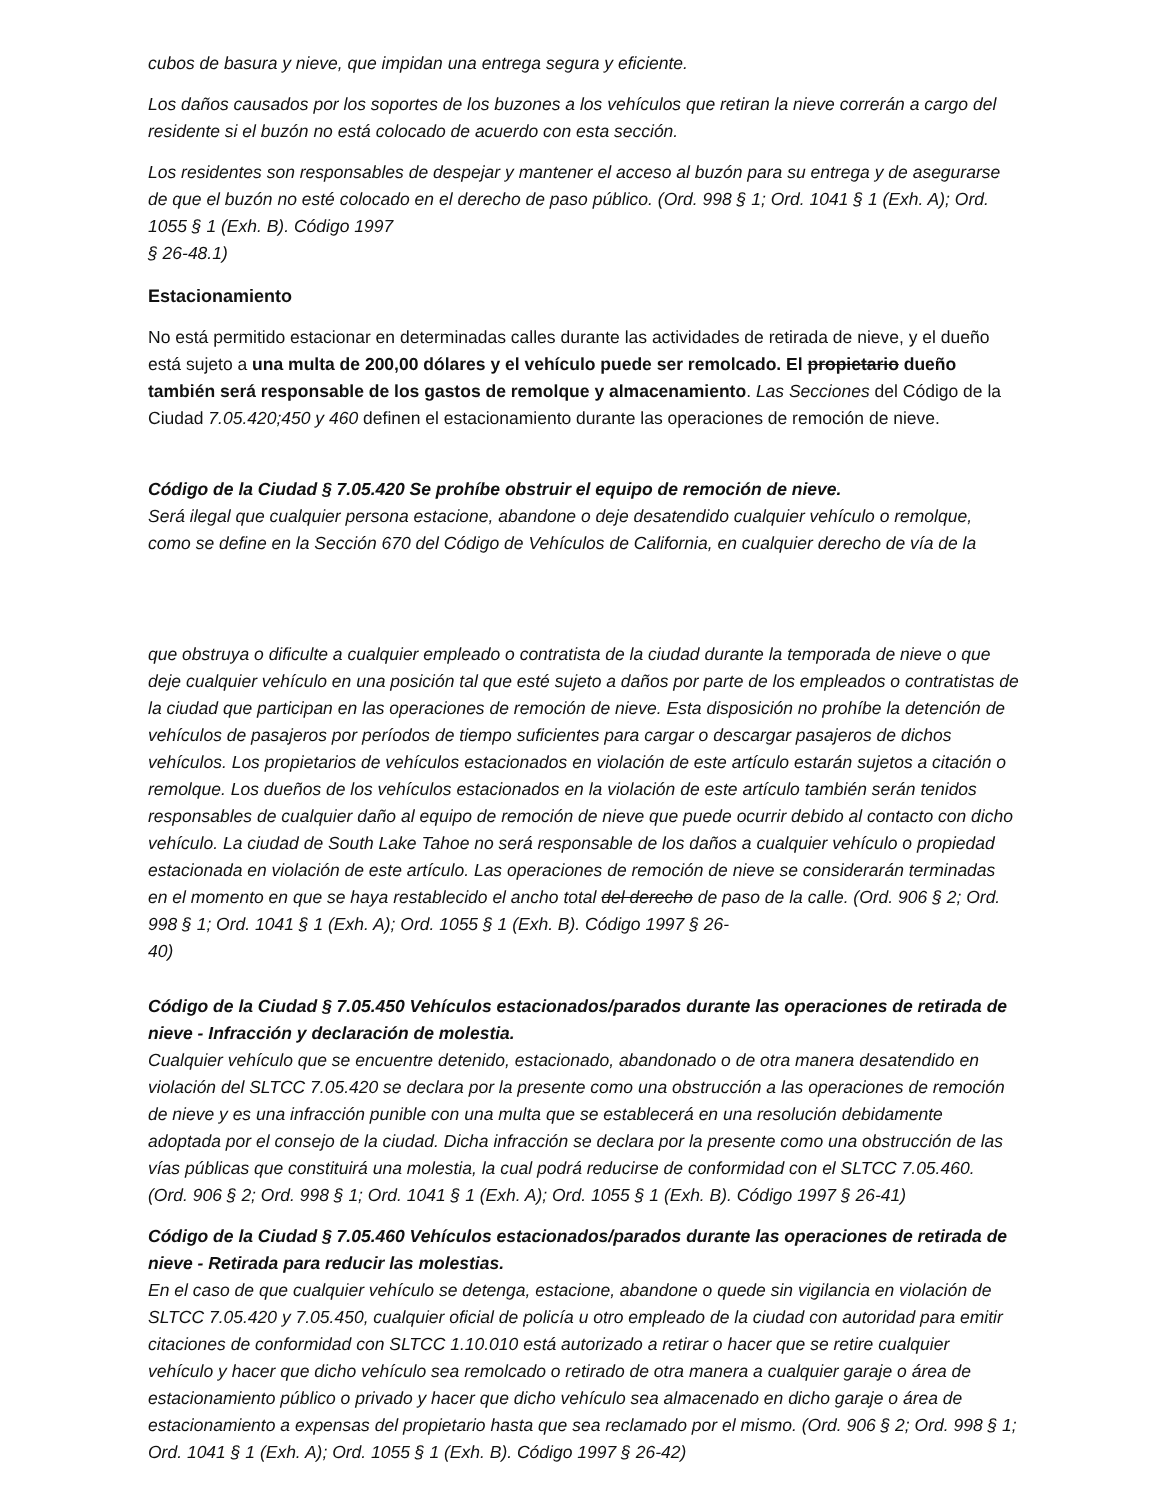cubos de basura y nieve, que impidan una entrega segura y eficiente.
Los daños causados por los soportes de los buzones a los vehículos que retiran la nieve correrán a cargo del residente si el buzón no está colocado de acuerdo con esta sección.
Los residentes son responsables de despejar y mantener el acceso al buzón para su entrega y de asegurarse de que el buzón no esté colocado en el derecho de paso público. (Ord. 998 § 1; Ord. 1041 § 1 (Exh. A); Ord. 1055 § 1 (Exh. B). Código 1997
§ 26-48.1)
Estacionamiento
No está permitido estacionar en determinadas calles durante las actividades de retirada de nieve, y el dueño está sujeto a una multa de 200,00 dólares y el vehículo puede ser remolcado. El propietario dueño también será responsable de los gastos de remolque y almacenamiento. Las Secciones del Código de la Ciudad 7.05.420;450 y 460 definen el estacionamiento durante las operaciones de remoción de nieve.
Código de la Ciudad § 7.05.420 Se prohíbe obstruir el equipo de remoción de nieve.
Será ilegal que cualquier persona estacione, abandone o deje desatendido cualquier vehículo o remolque, como se define en la Sección 670 del Código de Vehículos de California, en cualquier derecho de vía de la
que obstruya o dificulte a cualquier empleado o contratista de la ciudad durante la temporada de nieve o que deje cualquier vehículo en una posición tal que esté sujeto a daños por parte de los empleados o contratistas de la ciudad que participan en las operaciones de remoción de nieve. Esta disposición no prohíbe la detención de vehículos de pasajeros por períodos de tiempo suficientes para cargar o descargar pasajeros de dichos vehículos. Los propietarios de vehículos estacionados en violación de este artículo estarán sujetos a citación o remolque. Los dueños de los vehículos estacionados en la violación de este artículo también serán tenidos responsables de cualquier daño al equipo de remoción de nieve que puede ocurrir debido al contacto con dicho vehículo. La ciudad de South Lake Tahoe no será responsable de los daños a cualquier vehículo o propiedad estacionada en violación de este artículo. Las operaciones de remoción de nieve se considerarán terminadas en el momento en que se haya restablecido el ancho total del derecho de paso de la calle. (Ord. 906 § 2; Ord. 998 § 1; Ord. 1041 § 1 (Exh. A); Ord. 1055 § 1 (Exh. B). Código 1997 § 26-
40)
Código de la Ciudad § 7.05.450 Vehículos estacionados/parados durante las operaciones de retirada de nieve - Infracción y declaración de molestia.
Cualquier vehículo que se encuentre detenido, estacionado, abandonado o de otra manera desatendido en violación del SLTCC 7.05.420 se declara por la presente como una obstrucción a las operaciones de remoción de nieve y es una infracción punible con una multa que se establecerá en una resolución debidamente adoptada por el consejo de la ciudad. Dicha infracción se declara por la presente como una obstrucción de las vías públicas que constituirá una molestia, la cual podrá reducirse de conformidad con el SLTCC 7.05.460. (Ord. 906 § 2; Ord. 998 § 1; Ord. 1041 § 1 (Exh. A); Ord. 1055 § 1 (Exh. B). Código 1997 § 26-41)
Código de la Ciudad § 7.05.460 Vehículos estacionados/parados durante las operaciones de retirada de nieve - Retirada para reducir las molestias.
En el caso de que cualquier vehículo se detenga, estacione, abandone o quede sin vigilancia en violación de SLTCC 7.05.420 y 7.05.450, cualquier oficial de policía u otro empleado de la ciudad con autoridad para emitir citaciones de conformidad con SLTCC 1.10.010 está autorizado a retirar o hacer que se retire cualquier vehículo y hacer que dicho vehículo sea remolcado o retirado de otra manera a cualquier garaje o área de estacionamiento público o privado y hacer que dicho vehículo sea almacenado en dicho garaje o área de estacionamiento a expensas del propietario hasta que sea reclamado por el mismo. (Ord. 906 § 2; Ord. 998 § 1; Ord. 1041 § 1 (Exh. A); Ord. 1055 § 1 (Exh. B). Código 1997 § 26-42)